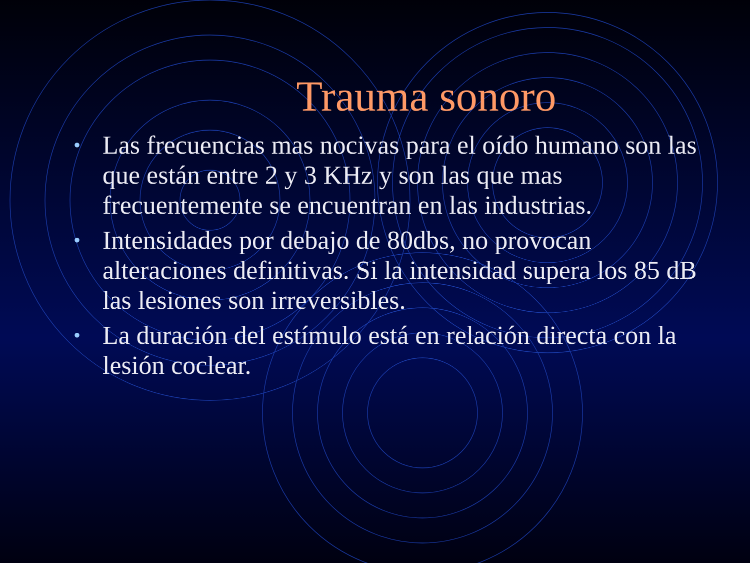Trauma sonoro
• Las frecuencias mas nocivas para el oído humano son las que están entre 2 y 3 KHz y son las que mas frecuentemente se encuentran en las industrias.
• Intensidades por debajo de 80dbs, no provocan alteraciones definitivas. Si la intensidad supera los 85 dB las lesiones son irreversibles.
• La duración del estímulo está en relación directa con la lesión coclear.